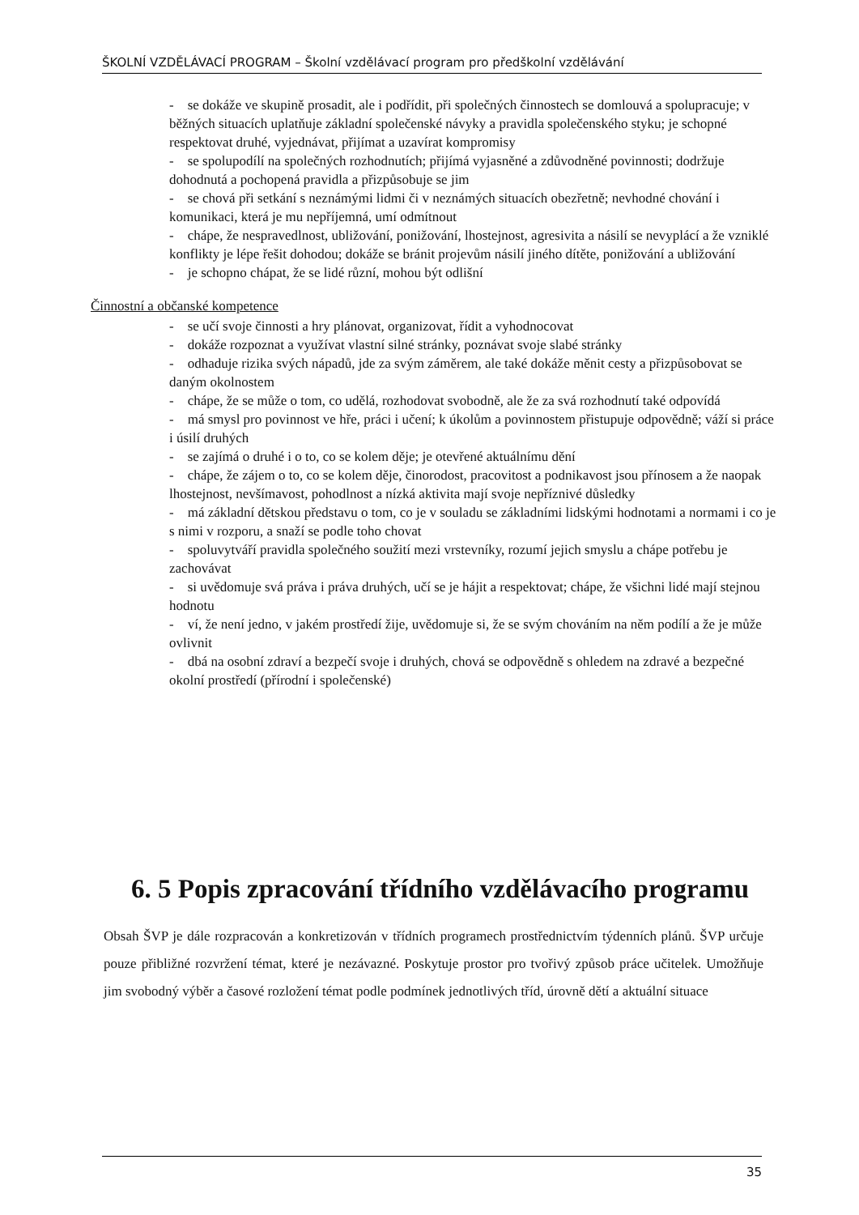ŠKOLNÍ VZDĚLÁVACÍ PROGRAM – Školní vzdělávací program pro předškolní vzdělávání
- se dokáže ve skupině prosadit, ale i podřídit, při společných činnostech se domlouvá a spolupracuje; v běžných situacích uplatňuje základní společenské návyky a pravidla společenského styku; je schopné respektovat druhé, vyjednávat, přijímat a uzavírat kompromisy
- se spolupodílí na společných rozhodnutích; přijímá vyjasněné a zdůvodněné povinnosti; dodržuje dohodnutá a pochopená pravidla a přizpůsobuje se jim
- se chová při setkání s neznámými lidmi či v neznámých situacích obezřetně; nevhodné chování i komunikaci, která je mu nepříjemná, umí odmítnout
- chápe, že nespravedlnost, ubližování, ponižování, lhostejnost, agresivita a násilí se nevyplácí a že vzniklé konflikty je lépe řešit dohodou; dokáže se bránit projevům násilí jiného dítěte, ponižování a ubližování
- je schopno chápat, že se lidé různí, mohou být odlišní
Činnostní a občanské kompetence
- se učí svoje činnosti a hry plánovat, organizovat, řídit a vyhodnocovat
- dokáže rozpoznat a využívat vlastní silné stránky, poznávat svoje slabé stránky
- odhaduje rizika svých nápadů, jde za svým záměrem, ale také dokáže měnit cesty a přizpůsobovat se daným okolnostem
- chápe, že se může o tom, co udělá, rozhodovat svobodně, ale že za svá rozhodnutí také odpovídá
- má smysl pro povinnost ve hře, práci i učení; k úkolům a povinnostem přistupuje odpovědně; váží si práce i úsilí druhých
- se zajímá o druhé i o to, co se kolem děje; je otevřené aktuálnímu dění
- chápe, že zájem o to, co se kolem děje, činorodost, pracovitost a podnikavost jsou přínosem a že naopak lhostejnost, nevšímavost, pohodlnost a nízká aktivita mají svoje nepříznivé důsledky
- má základní dětskou představu o tom, co je v souladu se základními lidskými hodnotami a normami i co je s nimi v rozporu, a snaží se podle toho chovat
- spoluvytváří pravidla společného soužití mezi vrstevníky, rozumí jejich smyslu a chápe potřebu je zachovávat
- si uvědomuje svá práva i práva druhých, učí se je hájit a respektovat; chápe, že všichni lidé mají stejnou hodnotu
- ví, že není jedno, v jakém prostředí žije, uvědomuje si, že se svým chováním na něm podílí a že je může ovlivnit
- dbá na osobní zdraví a bezpečí svoje i druhých, chová se odpovědně s ohledem na zdravé a bezpečné okolní prostředí (přírodní i společenské)
6. 5 Popis zpracování třídního vzdělávacího programu
Obsah ŠVP je dále rozpracován a konkretizován v třídních programech prostřednictvím týdenních plánů. ŠVP určuje pouze přibližné rozvržení témat, které je nezávazné. Poskytuje prostor pro tvořivý způsob práce učitelek. Umožňuje jim svobodný výběr a časové rozložení témat podle podmínek jednotlivých tříd, úrovně dětí a aktuální situace
35